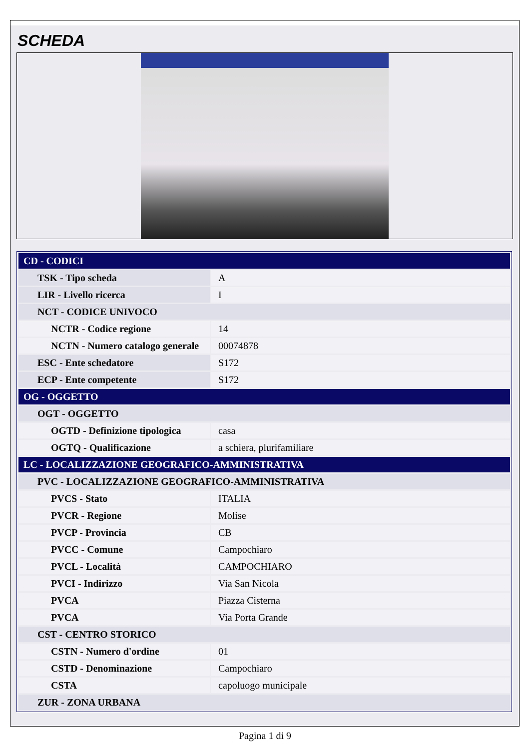SCHEDA
| CD - CODICI | |
| TSK - Tipo scheda | A |
| LIR - Livello ricerca | I |
| NCT - CODICE UNIVOCO | |
| NCTR - Codice regione | 14 |
| NCTN - Numero catalogo generale | 00074878 |
| ESC - Ente schedatore | S172 |
| ECP - Ente competente | S172 |
| OG - OGGETTO | |
| OGT - OGGETTO | |
| OGTD - Definizione tipologica | casa |
| OGTQ - Qualificazione | a schiera, plurifamiliare |
| LC - LOCALIZZAZIONE GEOGRAFICO-AMMINISTRATIVA | |
| PVC - LOCALIZZAZIONE GEOGRAFICO-AMMINISTRATIVA | |
| PVCS - Stato | ITALIA |
| PVCR - Regione | Molise |
| PVCP - Provincia | CB |
| PVCC - Comune | Campochiaro |
| PVCL - Località | CAMPOCHIARO |
| PVCI - Indirizzo | Via San Nicola |
| PVCA | Piazza Cisterna |
| PVCA | Via Porta Grande |
| CST - CENTRO STORICO | |
| CSTN - Numero d'ordine | 01 |
| CSTD - Denominazione | Campochiaro |
| CSTA | capoluogo municipale |
| ZUR - ZONA URBANA | |
Pagina 1 di 9